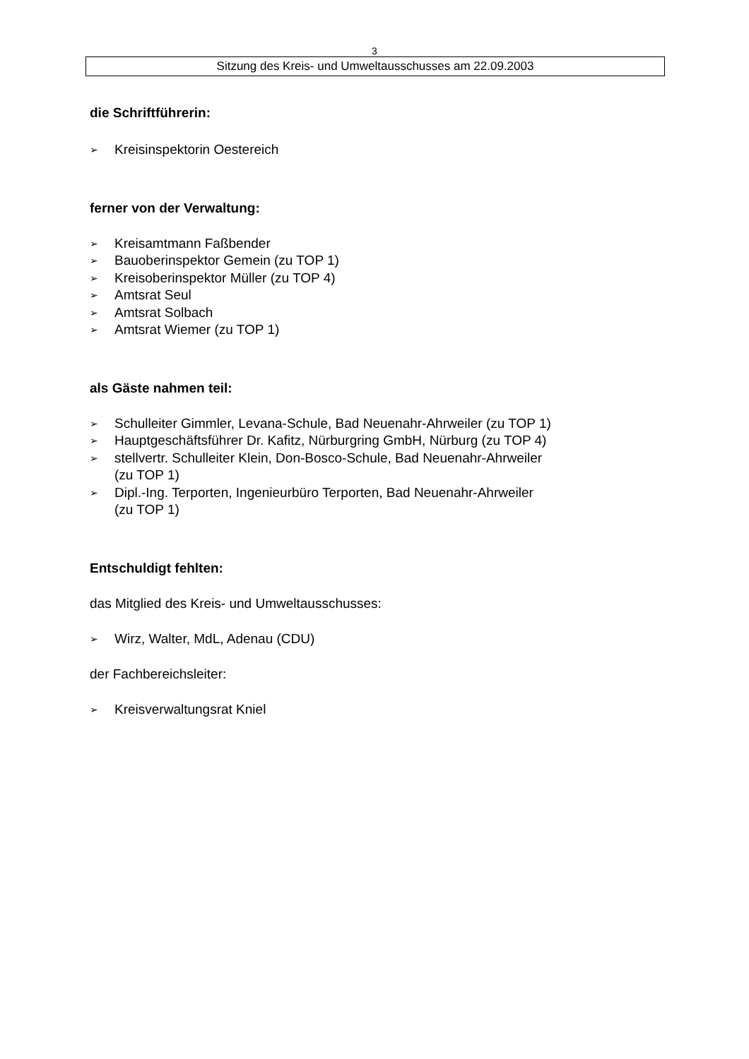3
Sitzung des Kreis- und Umweltausschusses am 22.09.2003
die Schriftführerin:
➢ Kreisinspektorin Oestereich
ferner von der Verwaltung:
➢ Kreisamtmann Faßbender
➢ Bauoberinspektor Gemein (zu TOP 1)
➢ Kreisoberinspektor Müller (zu TOP 4)
➢ Amtsrat Seul
➢ Amtsrat Solbach
➢ Amtsrat Wiemer (zu TOP 1)
als Gäste nahmen teil:
➢ Schulleiter Gimmler, Levana-Schule, Bad Neuenahr-Ahrweiler (zu TOP 1)
➢ Hauptgeschäftsführer Dr. Kafitz, Nürburgring GmbH, Nürburg (zu TOP 4)
➢ stellvertr. Schulleiter Klein, Don-Bosco-Schule, Bad Neuenahr-Ahrweiler
(zu TOP 1)
➢ Dipl.-Ing. Terporten, Ingenieurbüro Terporten, Bad Neuenahr-Ahrweiler
(zu TOP 1)
Entschuldigt fehlten:
das Mitglied des Kreis- und Umweltausschusses:
➢ Wirz, Walter, MdL, Adenau (CDU)
der Fachbereichsleiter:
➢ Kreisverwaltungsrat Kniel